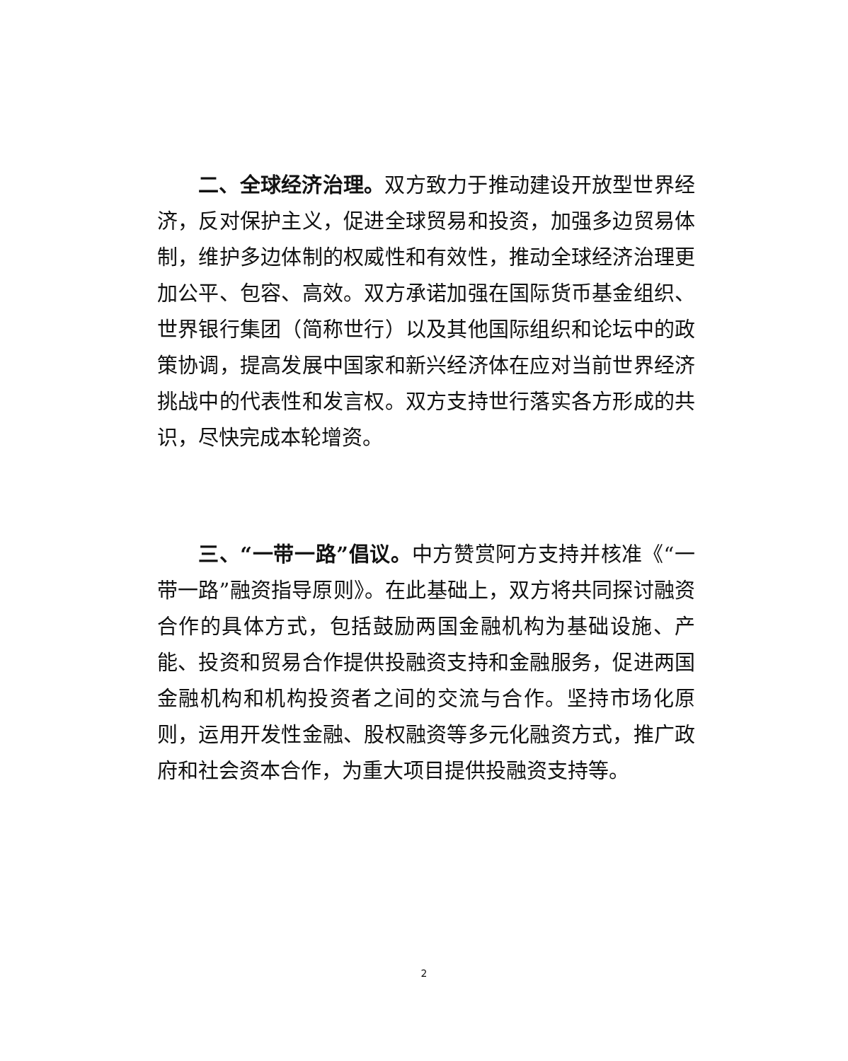二、全球经济治理。双方致力于推动建设开放型世界经济，反对保护主义，促进全球贸易和投资，加强多边贸易体制，维护多边体制的权威性和有效性，推动全球经济治理更加公平、包容、高效。双方承诺加强在国际货币基金组织、世界银行集团（简称世行）以及其他国际组织和论坛中的政策协调，提高发展中国家和新兴经济体在应对当前世界经济挑战中的代表性和发言权。双方支持世行落实各方形成的共识，尽快完成本轮增资。
三、“一带一路”倡议。中方赞赏阿方支持并核准《“一带一路”融资指导原则》。在此基础上，双方将共同探讨融资合作的具体方式，包括鼓励两国金融机构为基础设施、产能、投资和贸易合作提供投融资支持和金融服务，促进两国金融机构和机构投资者之间的交流与合作。坚持市场化原则，运用开发性金融、股权融资等多元化融资方式，推广政府和社会资本合作，为重大项目提供投融资支持等。
2